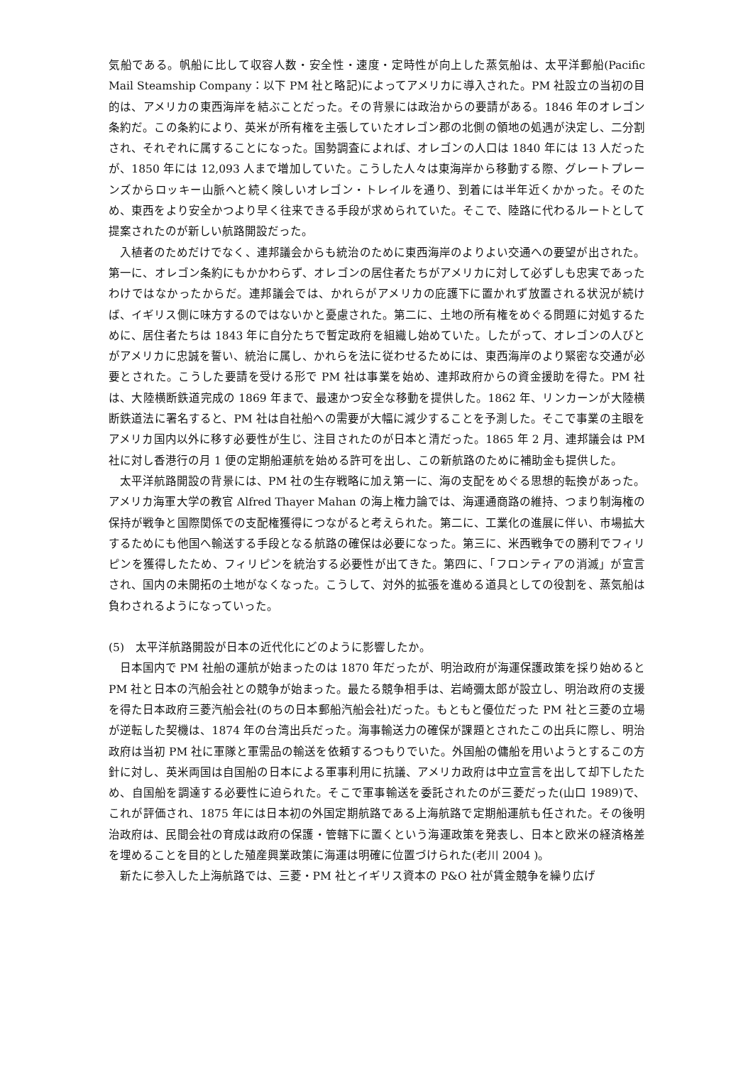気船である。帆船に比して収容人数・安全性・速度・定時性が向上した蒸気船は、太平洋郵船(Pacific Mail Steamship Company：以下 PM 社と略記)によってアメリカに導入された。PM 社設立の当初の目的は、アメリカの東西海岸を結ぶことだった。その背景には政治からの要請がある。1846 年のオレゴン条約だ。この条約により、英米が所有権を主張していたオレゴン郡の北側の領地の処遇が決定し、二分割され、それぞれに属することになった。国勢調査によれば、オレゴンの人口は 1840 年には 13 人だったが、1850 年には 12,093 人まで増加していた。こうした人々は東海岸から移動する際、グレートプレーンズからロッキー山脈へと続く険しいオレゴン・トレイルを通り、到着には半年近くかかった。そのため、東西をより安全かつより早く往来できる手段が求められていた。そこで、陸路に代わるルートとして提案されたのが新しい航路開設だった。
入植者のためだけでなく、連邦議会からも統治のために東西海岸のよりよい交通への要望が出された。第一に、オレゴン条約にもかかわらず、オレゴンの居住者たちがアメリカに対して必ずしも忠実であったわけではなかったからだ。連邦議会では、かれらがアメリカの庇護下に置かれず放置される状況が続けば、イギリス側に味方するのではないかと憂慮された。第二に、土地の所有権をめぐる問題に対処するために、居住者たちは 1843 年に自分たちで暫定政府を組織し始めていた。したがって、オレゴンの人びとがアメリカに忠誠を誓い、統治に属し、かれらを法に従わせるためには、東西海岸のより緊密な交通が必要とされた。こうした要請を受ける形で PM 社は事業を始め、連邦政府からの資金援助を得た。PM 社は、大陸横断鉄道完成の 1869 年まで、最速かつ安全な移動を提供した。1862 年、リンカーンが大陸横断鉄道法に署名すると、PM 社は自社船への需要が大幅に減少することを予測した。そこで事業の主眼をアメリカ国内以外に移す必要性が生じ、注目されたのが日本と清だった。1865 年 2 月、連邦議会は PM 社に対し香港行の月 1 便の定期船運航を始める許可を出し、この新航路のために補助金も提供した。
太平洋航路開設の背景には、PM 社の生存戦略に加え第一に、海の支配をめぐる思想的転換があった。アメリカ海軍大学の教官 Alfred Thayer Mahan の海上権力論では、海運通商路の維持、つまり制海権の保持が戦争と国際関係での支配権獲得につながると考えられた。第二に、工業化の進展に伴い、市場拡大するためにも他国へ輸送する手段となる航路の確保は必要になった。第三に、米西戦争での勝利でフィリピンを獲得したため、フィリピンを統治する必要性が出てきた。第四に、「フロンティアの消滅」が宣言され、国内の未開拓の土地がなくなった。こうして、対外的拡張を進める道具としての役割を、蒸気船は負わされるようになっていった。
(5)　太平洋航路開設が日本の近代化にどのように影響したか。
日本国内で PM 社船の運航が始まったのは 1870 年だったが、明治政府が海運保護政策を採り始めると PM 社と日本の汽船会社との競争が始まった。最たる競争相手は、岩崎彌太郎が設立し、明治政府の支援を得た日本政府三菱汽船会社(のちの日本郵船汽船会社)だった。もともと優位だった PM 社と三菱の立場が逆転した契機は、1874 年の台湾出兵だった。海事輸送力の確保が課題とされたこの出兵に際し、明治政府は当初 PM 社に軍隊と軍需品の輸送を依頼するつもりでいた。外国船の傭船を用いようとするこの方針に対し、英米両国は自国船の日本による軍事利用に抗議、アメリカ政府は中立宣言を出して却下したため、自国船を調達する必要性に迫られた。そこで軍事輸送を委託されたのが三菱だった(山口 1989)で、これが評価され、1875 年には日本初の外国定期航路である上海航路で定期船運航も任された。その後明治政府は、民間会社の育成は政府の保護・管轄下に置くという海運政策を発表し、日本と欧米の経済格差を埋めることを目的とした殖産興業政策に海運は明確に位置づけられた(老川 2004 )。
新たに参入した上海航路では、三菱・PM 社とイギリス資本の P&O 社が賃金競争を繰り広げ